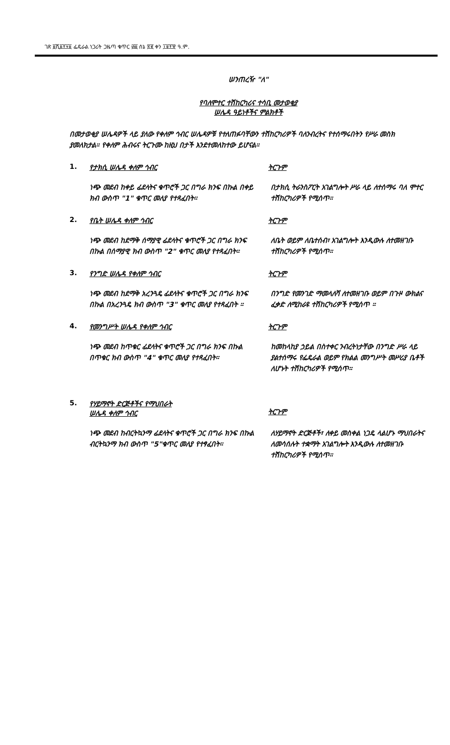ገጽ ፩ሺ፩፻፶፩ ፌዴራል ነጋሪት ጋዜጣ ቁጥር ፴፩ ሰኔ ፳፪ ቀን ፲፱፻፹ ዓ.ም.
ሠንጠረዥ "ለ"
የባለሞተር ተሽከርካሪና ተሳቢ መታወቂያ
ሠሌዳ ዓይነቶችና ምልክቶች
በመታወቂያ ሠሌዳዎች ላይ ያለው የቀለም ኅብር ሠሌዳዎቹ የተለጠፉባቸውን ተሽከርካሪዎች ባለንብረትና የተሰማሩበትን የሥራ መስክ ያመለክታል። የቀለም ሕብሩና ትርጉሙ ከዚህ በታች እንደተመለከተው ይሆናል።
1. የታክሲ ሠሌዳ ቀለም ኅብር ትርጉም
ነጭ መደብ ከቀይ ፊደላትና ቁጥሮች ጋር በግራ ክንፍ በኩል በቀይ ክብ ውስጥ "1" ቁጥር መለያ የተጻፈበት።
በታክሲ ትራንስፖርት አገልግሎት ሥራ ላይ ለተሰማሩ ባለ ሞተር ተሽከርካሪዎች የሚሰጥ።
2. የቤት ሠሌዳ ቀለም ኅብር ትርጉም
ነጭ መደብ ከደማቅ ሰማያዊ ፊደላትና ቁጥሮች ጋር በግራ ክንፍ በኩል በሰማያዊ ክብ ውስጥ "2" ቁጥር መለያ የተጻፈበት።
ለቤት ወይም ለቤተሰብ፣ አገልግሎት እንዲውሉ ለተመዘገቡ ተሽከርካሪዎች የሚሰጥ።
3. የንግድ ሠሌዳ የቀለም ኅብር ትርጉም
ነጭ መደብ ከደማቅ አረንጓዴ ፊደላትና ቁጥሮች ጋር በግራ ክንፍ በኩል በአረንጓዴ ክብ ውስጥ "3" ቁጥር መለያ የተጻፈበት ።
በንግድ የመንገድ ማመላለሻ ለተመዘገቡ ወይም በጉዞ ውክልና ፈቃድ ለሚከራዩ ተሽከርካሪዎች የሚሰጥ ።
4. የመንግሥት ሠሌዳ የቀለም ኅብር ትርጉም
ነጭ መደብ ከጥቁር ፊደላትና ቁጥሮች ጋር በግራ ክንፍ በኩል በጥቁር ክብ ውስጥ "4" ቁጥር መለያ የተጻፈበት።
ከመከላከያ ኃይል በስተቀር ንብረትነታቸው በንግድ ሥራ ላይ ያልተሰማሩ የፌዴራል ወይም የክልል መንግሥት መሥሪያ ቤቶች ለሆኑት ተሽከርካሪዎች የሚሰጥ።
5. የሃይማኖት ድርጅቶችና የማህበራት
ሠሌዳ ቀለም ኅብር
ትርጉም
ነጭ መደብ ከብርትኳንማ ፊደላትና ቁጥሮች ጋር በግራ ክንፍ በኩል ብርትኳንማ ክብ ውስጥ "5"ቁጥር መለያ የተፃፈበት።
ለሃይማኖት ድርጅቶች፣ ለቀይ መስቀል ነጋዴ ላልሆኑ ማህበራትና ለመሳሰሉት ተቋማት አገልግሎት እንዲውሉ ለተመዘገቡ ተሽከርካሪዎች የሚሰጥ።